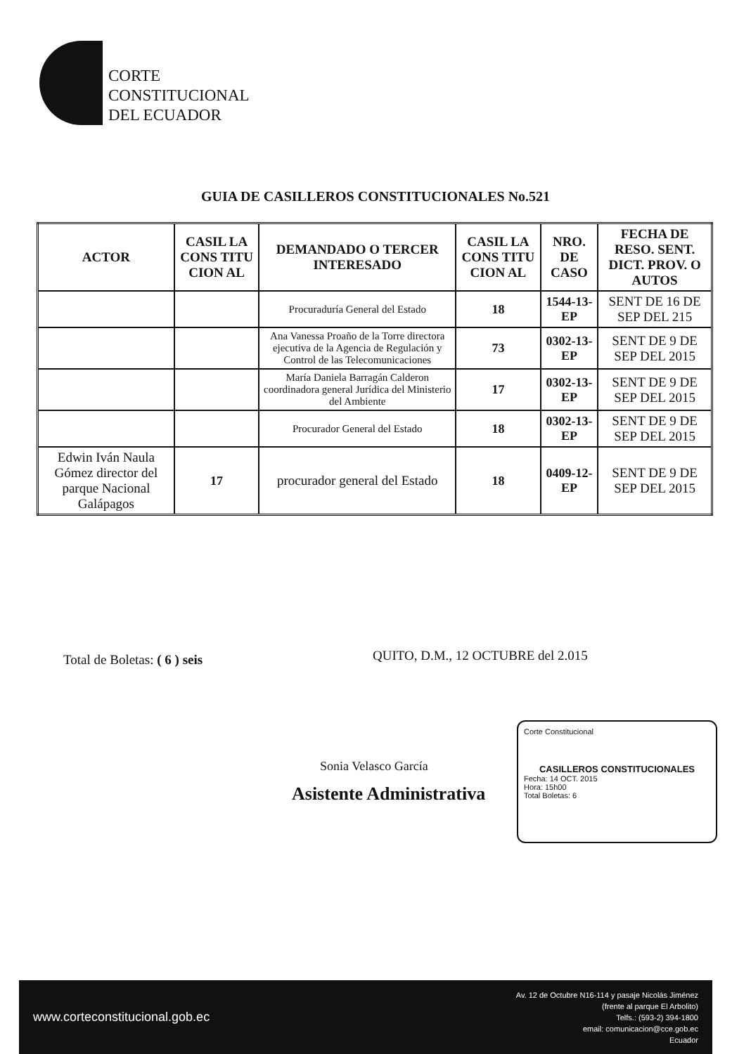CORTE
CONSTITUCIONAL
DEL ECUADOR
GUIA DE CASILLEROS CONSTITUCIONALES No.521
| ACTOR | CASIL LA CONS TITU CION AL | DEMANDADO O TERCER INTERESADO | CASIL LA CONS TITU CION AL | NRO. DE CASO | FECHA DE RESO. SENT. DICT. PROV. O AUTOS |
| --- | --- | --- | --- | --- | --- |
| | | Procuraduría General del Estado | 18 | 1544-13-EP | SENT DE 16 DE SEP DEL 215 |
| | | Ana Vanessa Proaño de la Torre directora ejecutiva de la Agencia de Regulación y Control de las Telecomunicaciones | 73 | 0302-13-EP | SENT DE 9 DE SEP DEL 2015 |
| | | María Daniela Barragán Calderon coordinadora general Jurídica del Ministerio del Ambiente | 17 | 0302-13-EP | SENT DE 9 DE SEP DEL 2015 |
| | | Procurador General del Estado | 18 | 0302-13-EP | SENT DE 9 DE SEP DEL 2015 |
| Edwin Iván Naula Gómez director del parque Nacional Galápagos | 17 | procurador general del Estado | 18 | 0409-12-EP | SENT DE 9 DE SEP DEL 2015 |
Total de Boletas: ( 6 ) seis
QUITO, D.M., 12 OCTUBRE del 2.015
Sonia Velasco García
Asistente Administrativa
Corte Constitucional
CASILLEROS CONSTITUCIONALES
Fecha: 14 OCT. 2015
Hora: 15h00
Total Boletas: 6
www.corteconstitucional.gob.ec
Av. 12 de Octubre N16-114 y pasaje Nicolás Jiménez
(frente al parque El Arbolito)
Telfs.: (593-2) 394-1800
email: comunicacion@cce.gob.ec
Ecuador